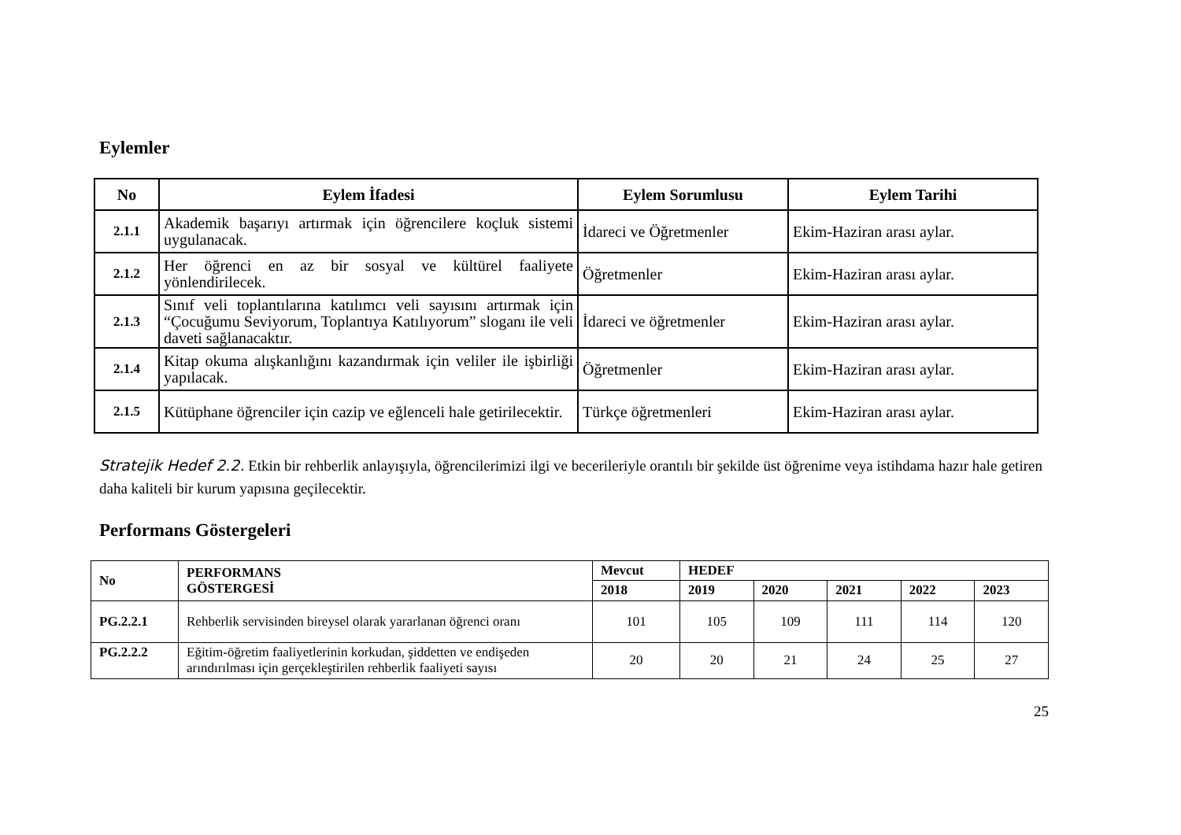Eylemler
| No | Eylem İfadesi | Eylem Sorumlusu | Eylem Tarihi |
| --- | --- | --- | --- |
| 2.1.1 | Akademik başarıyı artırmak için öğrencilere koçluk sistemi uygulanacak. | İdareci ve Öğretmenler | Ekim-Haziran arası aylar. |
| 2.1.2 | Her öğrenci en az bir sosyal ve kültürel faaliyete yönlendirilecek. | Öğretmenler | Ekim-Haziran arası aylar. |
| 2.1.3 | Sınıf veli toplantılarına katılımcı veli sayısını artırmak için “Çocuğumu Seviyorum, Toplantıya Katılıyorum” sloganı ile veli daveti sağlanacaktır. | İdareci ve öğretmenler | Ekim-Haziran arası aylar. |
| 2.1.4 | Kitap okuma alışkanlığını kazandırmak için veliler ile işbirliği yapılacak. | Öğretmenler | Ekim-Haziran arası aylar. |
| 2.1.5 | Kütüphane öğrenciler için cazip ve eğlenceli hale getirilecektir. | Türkçe öğretmenleri | Ekim-Haziran arası aylar. |
Stratejik Hedef 2.2. Etkin bir rehberlik anlayışıyla, öğrencilerimizi ilgi ve becerileriyle orantılı bir şekilde üst öğrenime veya istihdama hazır hale getiren daha kaliteli bir kurum yapısına geçilecektir.
Performans Göstergeleri
| No | PERFORMANS GÖSTERGESİ | Mevcut | HEDEF | | | | |
| --- | --- | --- | --- | --- | --- | --- | --- |
| | | 2018 | 2019 | 2020 | 2021 | 2022 | 2023 |
| PG.2.2.1 | Rehberlik servisinden bireysel olarak yararlanan öğrenci oranı | 101 | 105 | 109 | 111 | 114 | 120 |
| PG.2.2.2 | Eğitim-öğretim faaliyetlerinin korkudan, şiddetten ve endişeden arındırılması için gerçekleştirilen rehberlik faaliyeti sayısı | 20 | 20 | 21 | 24 | 25 | 27 |
25